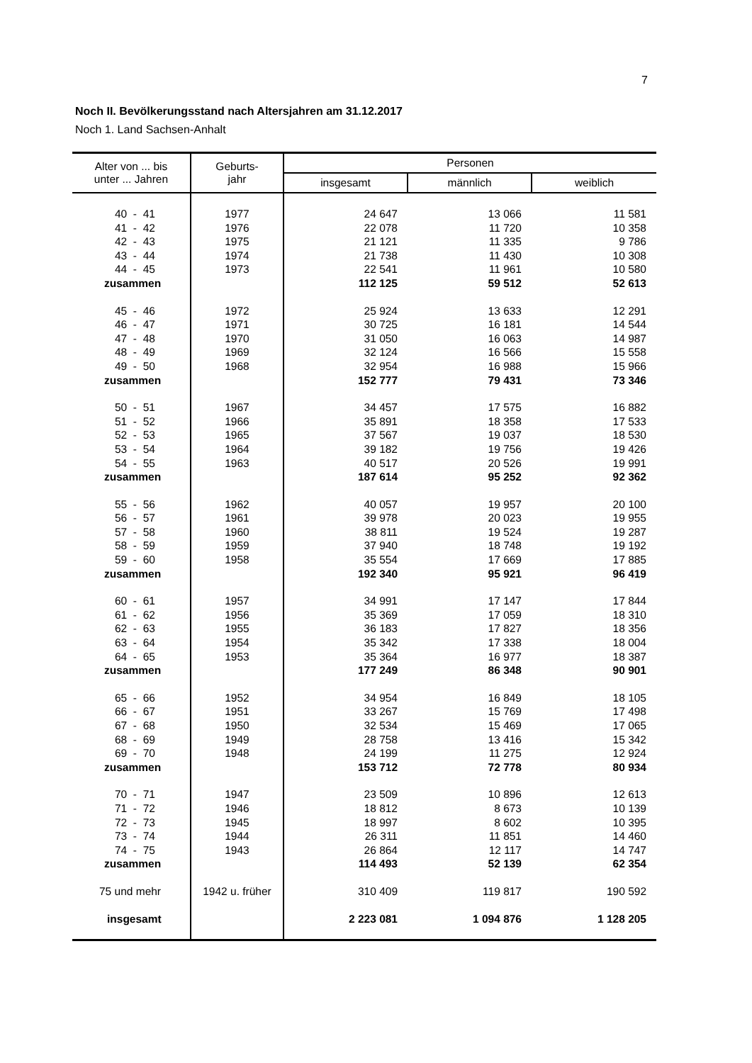7
Noch II. Bevölkerungsstand nach Altersjahren am 31.12.2017
Noch 1. Land Sachsen-Anhalt
| Alter von ... bis unter ... Jahren | Geburts- jahr | Personen | | |
| --- | --- | --- | --- | --- |
| | | insgesamt | männlich | weiblich |
| 40 - 41 | 1977 | 24 647 | 13 066 | 11 581 |
| 41 - 42 | 1976 | 22 078 | 11 720 | 10 358 |
| 42 - 43 | 1975 | 21 121 | 11 335 | 9 786 |
| 43 - 44 | 1974 | 21 738 | 11 430 | 10 308 |
| 44 - 45 | 1973 | 22 541 | 11 961 | 10 580 |
| zusammen | | 112 125 | 59 512 | 52 613 |
| 45 - 46 | 1972 | 25 924 | 13 633 | 12 291 |
| 46 - 47 | 1971 | 30 725 | 16 181 | 14 544 |
| 47 - 48 | 1970 | 31 050 | 16 063 | 14 987 |
| 48 - 49 | 1969 | 32 124 | 16 566 | 15 558 |
| 49 - 50 | 1968 | 32 954 | 16 988 | 15 966 |
| zusammen | | 152 777 | 79 431 | 73 346 |
| 50 - 51 | 1967 | 34 457 | 17 575 | 16 882 |
| 51 - 52 | 1966 | 35 891 | 18 358 | 17 533 |
| 52 - 53 | 1965 | 37 567 | 19 037 | 18 530 |
| 53 - 54 | 1964 | 39 182 | 19 756 | 19 426 |
| 54 - 55 | 1963 | 40 517 | 20 526 | 19 991 |
| zusammen | | 187 614 | 95 252 | 92 362 |
| 55 - 56 | 1962 | 40 057 | 19 957 | 20 100 |
| 56 - 57 | 1961 | 39 978 | 20 023 | 19 955 |
| 57 - 58 | 1960 | 38 811 | 19 524 | 19 287 |
| 58 - 59 | 1959 | 37 940 | 18 748 | 19 192 |
| 59 - 60 | 1958 | 35 554 | 17 669 | 17 885 |
| zusammen | | 192 340 | 95 921 | 96 419 |
| 60 - 61 | 1957 | 34 991 | 17 147 | 17 844 |
| 61 - 62 | 1956 | 35 369 | 17 059 | 18 310 |
| 62 - 63 | 1955 | 36 183 | 17 827 | 18 356 |
| 63 - 64 | 1954 | 35 342 | 17 338 | 18 004 |
| 64 - 65 | 1953 | 35 364 | 16 977 | 18 387 |
| zusammen | | 177 249 | 86 348 | 90 901 |
| 65 - 66 | 1952 | 34 954 | 16 849 | 18 105 |
| 66 - 67 | 1951 | 33 267 | 15 769 | 17 498 |
| 67 - 68 | 1950 | 32 534 | 15 469 | 17 065 |
| 68 - 69 | 1949 | 28 758 | 13 416 | 15 342 |
| 69 - 70 | 1948 | 24 199 | 11 275 | 12 924 |
| zusammen | | 153 712 | 72 778 | 80 934 |
| 70 - 71 | 1947 | 23 509 | 10 896 | 12 613 |
| 71 - 72 | 1946 | 18 812 | 8 673 | 10 139 |
| 72 - 73 | 1945 | 18 997 | 8 602 | 10 395 |
| 73 - 74 | 1944 | 26 311 | 11 851 | 14 460 |
| 74 - 75 | 1943 | 26 864 | 12 117 | 14 747 |
| zusammen | | 114 493 | 52 139 | 62 354 |
| 75 und mehr | 1942 u. früher | 310 409 | 119 817 | 190 592 |
| insgesamt | | 2 223 081 | 1 094 876 | 1 128 205 |